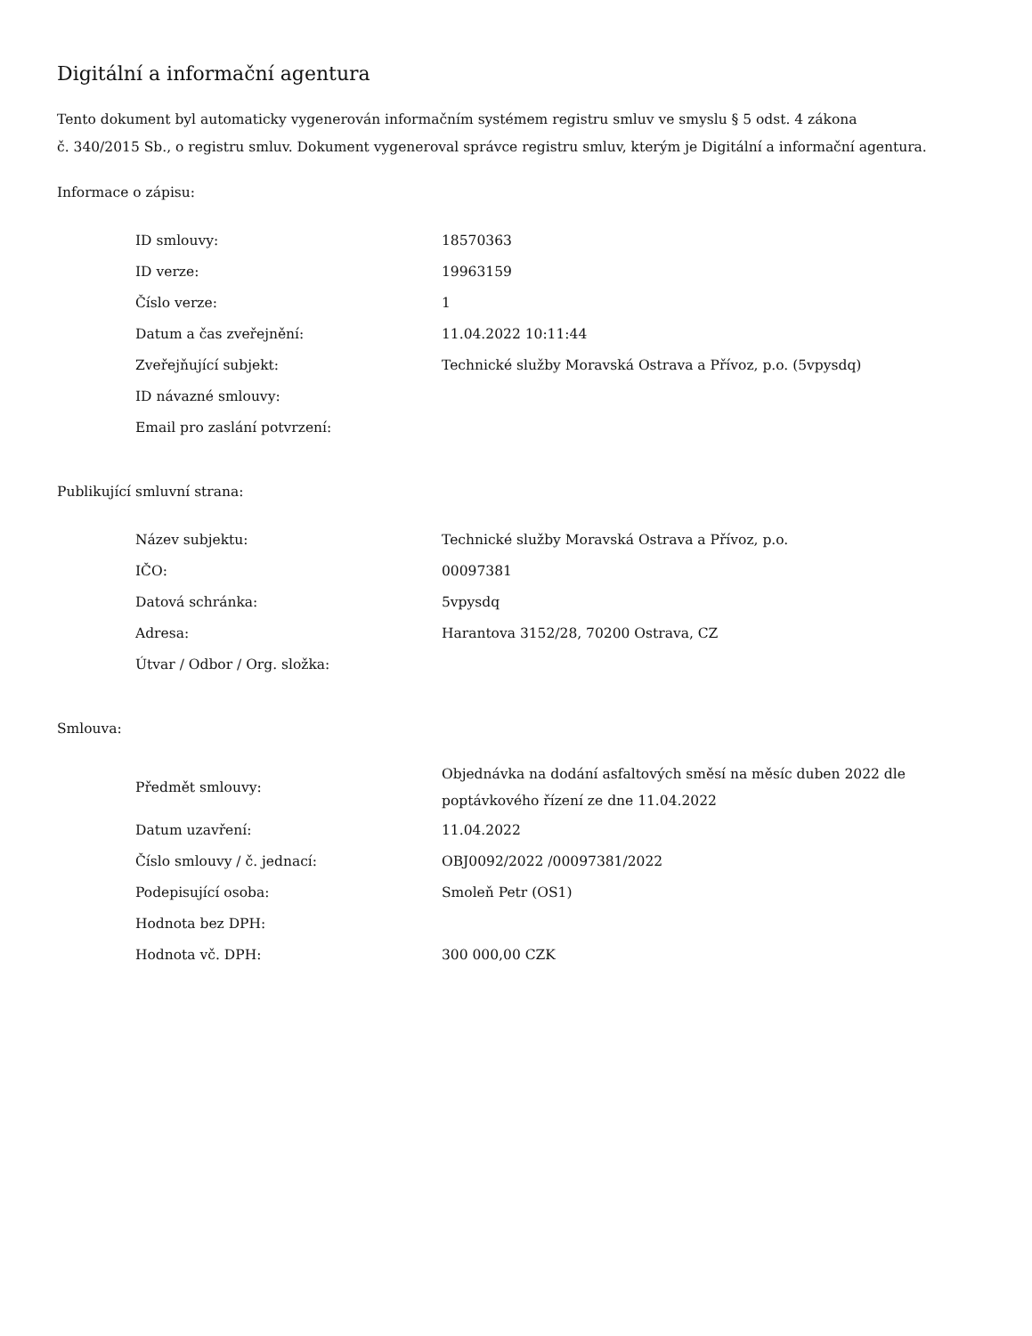Digitální a informační agentura
Tento dokument byl automaticky vygenerován informačním systémem registru smluv ve smyslu § 5 odst. 4 zákona
č. 340/2015 Sb., o registru smluv. Dokument vygeneroval správce registru smluv, kterým je Digitální a informační agentura.
Informace o zápisu:
| ID smlouvy: | 18570363 |
| ID verze: | 19963159 |
| Číslo verze: | 1 |
| Datum a čas zveřejnění: | 11.04.2022 10:11:44 |
| Zveřejňující subjekt: | Technické služby Moravská Ostrava a Přívoz, p.o. (5vpysdq) |
| ID návazné smlouvy: | |
| Email pro zaslání potvrzení: | |
Publikující smluvní strana:
| Název subjektu: | Technické služby Moravská Ostrava a Přívoz, p.o. |
| IČO: | 00097381 |
| Datová schránka: | 5vpysdq |
| Adresa: | Harantova 3152/28, 70200 Ostrava, CZ |
| Útvar / Odbor / Org. složka: | |
Smlouva:
| Předmět smlouvy: | Objednávka na dodání asfaltových směsí na měsíc duben 2022 dle poptávkového řízení ze dne 11.04.2022 |
| Datum uzavření: | 11.04.2022 |
| Číslo smlouvy / č. jednací: | OBJ0092/2022 /00097381/2022 |
| Podepisující osoba: | Smoleň Petr (OS1) |
| Hodnota bez DPH: | |
| Hodnota vč. DPH: | 300 000,00 CZK |